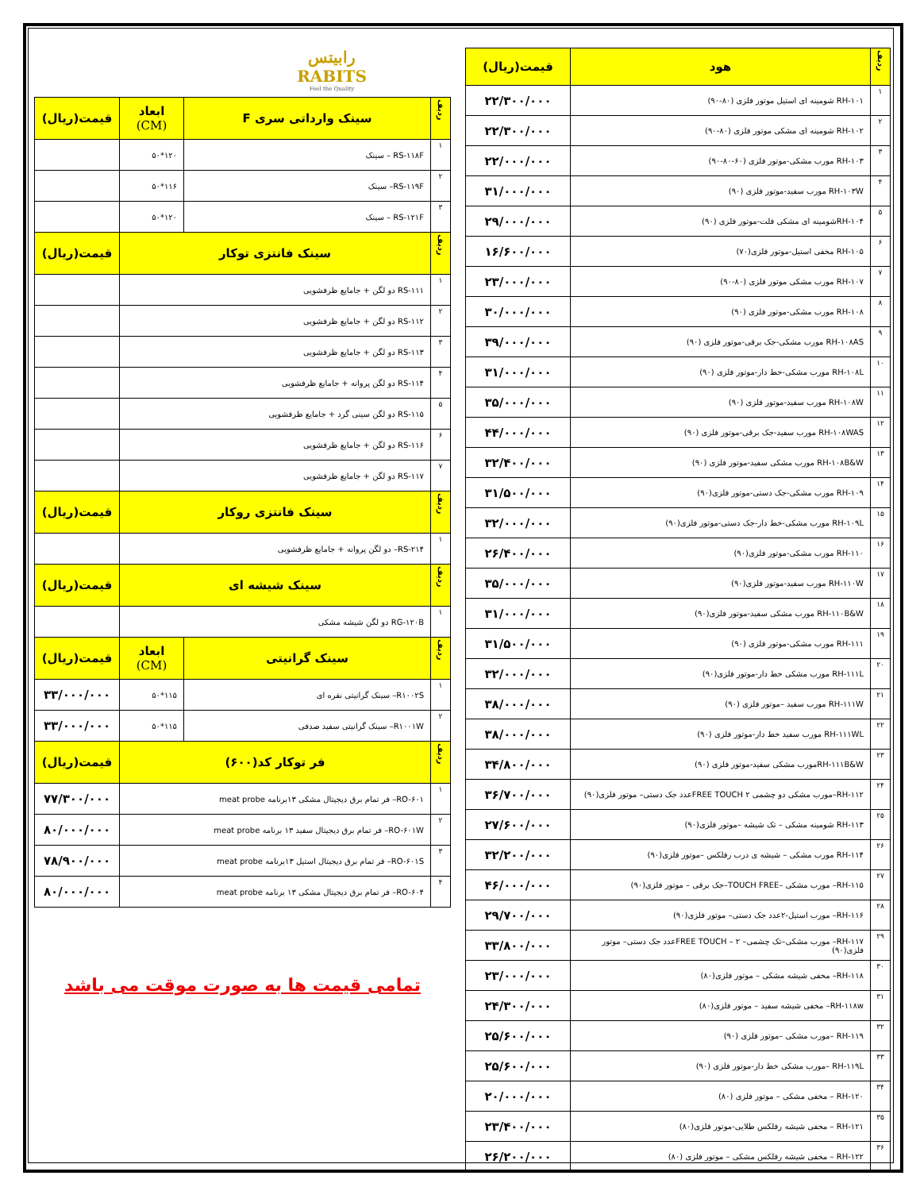| ردیف | هود | قیمت(ریال) |
| --- | --- | --- |
| ۱ | RH-۱۰۱ شومینه ای استیل موتور فلزی (۸۰-۹۰) | ۲۲/۳۰۰/۰۰۰ |
| ۲ | RH-۱۰۲ شومینه ای مشکی موتور فلزی (۸۰-۹۰) | ۲۲/۳۰۰/۰۰۰ |
| ۳ | RH-۱۰۳ مورب مشکی-موتور فلزی (۶۰-۸۰-۹۰) | ۲۲/۰۰۰/۰۰۰ |
| ۴ | RH-۱۰۳W مورب سفید-موتور فلزی (۹۰) | ۳۱/۰۰۰/۰۰۰ |
| ۵ | RH-۱۰۴شومینه ای مشکی فلت-موتور فلزی (۹۰) | ۲۹/۰۰۰/۰۰۰ |
| ۶ | RH-۱۰۵ مخفی استیل-موتور فلزی(۷۰) | ۱۶/۶۰۰/۰۰۰ |
| ۷ | RH-۱۰۷ مورب مشکی موتور فلزی (۸۰-۹۰) | ۲۳/۰۰۰/۰۰۰ |
| ۸ | RH-۱۰۸ مورب مشکی-موتور فلزی (۹۰) | ۳۰/۰۰۰/۰۰۰ |
| ۹ | RH-۱۰۸AS مورب مشکی-جک برقی-موتور فلزی (۹۰) | ۳۹/۰۰۰/۰۰۰ |
| ۱۰ | RH-۱۰۸L مورب مشکی-خط دار-موتور فلزی (۹۰) | ۳۱/۰۰۰/۰۰۰ |
| ۱۱ | RH-۱۰۸W مورب سفید-موتور فلزی (۹۰) | ۳۵/۰۰۰/۰۰۰ |
| ۱۲ | RH-۱۰۸WAS مورب سفید-جک برقی-موتور فلزی (۹۰) | ۴۴/۰۰۰/۰۰۰ |
| ۱۳ | RH-۱۰۸B&W مورب مشکی سفید-موتور فلزی (۹۰) | ۳۲/۴۰۰/۰۰۰ |
| ۱۴ | RH-۱۰۹ مورب مشکی-جک دستی-موتور فلزی(۹۰) | ۳۱/۵۰۰/۰۰۰ |
| ۱۵ | RH-۱۰۹L مورب مشکی-خط دار-جک دستی-موتور فلزی(۹۰) | ۳۲/۰۰۰/۰۰۰ |
| ۱۶ | RH-۱۱۰ مورب مشکی-موتور فلزی(۹۰) | ۲۶/۴۰۰/۰۰۰ |
| ۱۷ | RH-۱۱۰W مورب سفید-موتور فلزی(۹۰) | ۳۵/۰۰۰/۰۰۰ |
| ۱۸ | RH-۱۱۰B&W مورب مشکی سفید-موتور فلزی(۹۰) | ۳۱/۰۰۰/۰۰۰ |
| ۱۹ | RH-۱۱۱ مورب مشکی-موتور فلزی (۹۰) | ۳۱/۵۰۰/۰۰۰ |
| ۲۰ | RH-۱۱۱L مورب مشکی خط دار-موتور فلزی(۹۰) | ۳۲/۰۰۰/۰۰۰ |
| ۲۱ | RH-۱۱۱W مورب سفید –موتور فلزی (۹۰) | ۳۸/۰۰۰/۰۰۰ |
| ۲۲ | RH-۱۱۱WL مورب سفید خط دار-موتور فلزی (۹۰) | ۳۸/۰۰۰/۰۰۰ |
| ۲۳ | RH-۱۱۱B&Wمورب مشکی سفید-موتور فلزی (۹۰) | ۳۴/۸۰۰/۰۰۰ |
| ۲۴ | RH-۱۱۲–مورب مشکی دو چشمی FREE TOUCH ۲عدد جک دستی– موتور فلزی(۹۰) | ۳۶/۷۰۰/۰۰۰ |
| ۲۵ | RH-۱۱۳ شومینه مشکی – تک شیشه –موتور فلزی(۹۰) | ۲۷/۶۰۰/۰۰۰ |
| ۲۶ | RH-۱۱۴ مورب مشکی – شیشه ی درب رفلکس –موتور فلزی(۹۰) | ۳۲/۲۰۰/۰۰۰ |
| ۲۷ | RH-۱۱۵– مورب مشکی –TOUCH FREE–جک برقی – موتور فلزی(۹۰) | ۴۶/۰۰۰/۰۰۰ |
| ۲۸ | RH-۱۱۶– مورب استیل-۲عدد جک دستی– موتور فلزی(۹۰) | ۲۹/۷۰۰/۰۰۰ |
| ۲۹ | RH-۱۱۷– مورب مشکی–تک چشمی– FREE TOUCH – ۲عدد جک دستی– موتور فلزی(۹۰) | ۳۳/۸۰۰/۰۰۰ |
| ۳۰ | RH-۱۱۸– مخفی شیشه مشکی – موتور فلزی(۸۰) | ۲۳/۰۰۰/۰۰۰ |
| ۳۱ | RH-۱۱۸w– مخفی شیشه سفید – موتور فلزی(۸۰) | ۲۴/۳۰۰/۰۰۰ |
| ۳۲ | RH-۱۱۹ –مورب مشکی –موتور فلزی (۹۰) | ۲۵/۶۰۰/۰۰۰ |
| ۳۳ | RH-۱۱۹L –مورب مشکی خط دار-موتور فلزی (۹۰) | ۲۵/۶۰۰/۰۰۰ |
| ۳۴ | RH-۱۲۰ – مخفی مشکی – موتور فلزی (۸۰) | ۲۰/۰۰۰/۰۰۰ |
| ۳۵ | RH-۱۲۱ – مخفی شیشه رفلکس طلایی-موتور فلزی(۸۰) | ۲۳/۴۰۰/۰۰۰ |
| ۳۶ | RH-۱۲۲ – مخفی شیشه رفلکس مشکی – موتور فلزی (۸۰) | ۲۶/۲۰۰/۰۰۰ |
رابیتس
RABITS
Feel the Quality
| ردیف | سینک وارداتی سری F | ابعاد (CM) | قیمت(ریال) |
| --- | --- | --- | --- |
| ۱ | RS-۱۱۸F – سینک | ۱۲۰*۵۰ | |
| ۲ | RS-۱۱۹F– سینک | ۱۱۶*۵۰ | |
| ۳ | RS-۱۲۱F – سینک | ۱۲۰*۵۰ | |
| ردیف | سینک فانتزی توکار | | قیمت(ریال) |
| ۱ | RS-۱۱۱ دو لگن + جامایع ظرفشویی | | |
| ۲ | RS-۱۱۲ دو لگن + جامایع ظرفشویی | | |
| ۳ | RS-۱۱۳ دو لگن + جامایع ظرفشویی | | |
| ۴ | RS-۱۱۴ دو لگن پروانه + جامایع ظرفشویی | | |
| ۵ | RS-۱۱۵ دو لگن سینی گرد + جامایع ظرفشویی | | |
| ۶ | RS-۱۱۶ دو لگن + جامایع ظرفشویی | | |
| ۷ | RS-۱۱۷ دو لگن + جامایع ظرفشویی | | |
| ردیف | سینک فانتزی روکار | | قیمت(ریال) |
| ۱ | RS-۲۱۴– دو لگن پروانه + جامایع ظرفشویی | | |
| ردیف | سینک شیشه ای | | قیمت(ریال) |
| ۱ | RG-۱۲۰B دو لگن شیشه مشکی | | |
| ردیف | سینک گرانیتی | ابعاد (CM) | قیمت(ریال) |
| ۱ | R۱۰۰۲S– سینک گرانیتی نقره ای | ۱۱۵*۵۰ | ۳۳/۰۰۰/۰۰۰ |
| ۲ | R۱۰۰۱W– سینک گرانیتی سفید صدفی | ۱۱۵*۵۰ | ۳۳/۰۰۰/۰۰۰ |
| ردیف | فر توکار کد(۶۰۰) | | قیمت(ریال) |
| ۱ | RO-۶۰۱– فر تمام برق دیجیتال مشکی ۱۳برنامه meat probe | | ۷۷/۳۰۰/۰۰۰ |
| ۲ | RO-۶۰۱W– فر تمام برق دیجیتال سفید ۱۳ برنامه meat probe | | ۸۰/۰۰۰/۰۰۰ |
| ۳ | RO-۶۰۱S– فر تمام برق دیجیتال استیل ۱۳برنامه meat probe | | ۷۸/۹۰۰/۰۰۰ |
| ۴ | RO-۶۰۴– فر تمام برق دیجیتال مشکی ۱۳ برنامه meat probe | | ۸۰/۰۰۰/۰۰۰ |
تمامی قیمت ها به صورت موقت می باشد